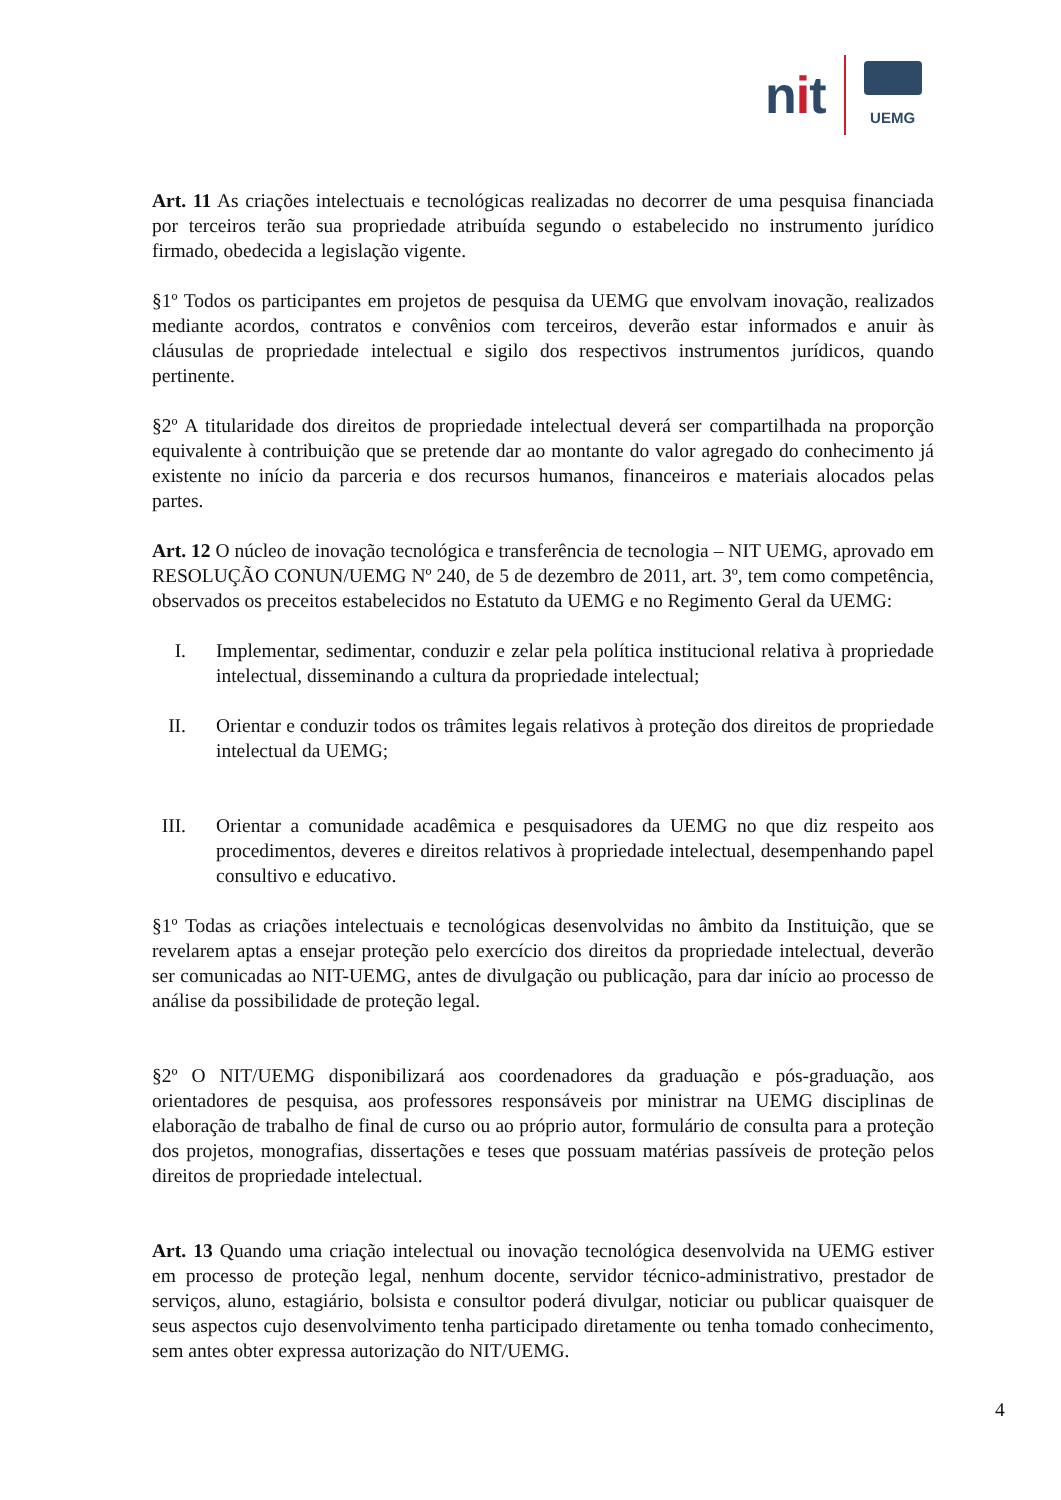nit
UEMG
Art. 11 As criações intelectuais e tecnológicas realizadas no decorrer de uma pesquisa financiada por terceiros terão sua propriedade atribuída segundo o estabelecido no instrumento jurídico firmado, obedecida a legislação vigente.
§1º Todos os participantes em projetos de pesquisa da UEMG que envolvam inovação, realizados mediante acordos, contratos e convênios com terceiros, deverão estar informados e anuir às cláusulas de propriedade intelectual e sigilo dos respectivos instrumentos jurídicos, quando pertinente.
§2º A titularidade dos direitos de propriedade intelectual deverá ser compartilhada na proporção equivalente à contribuição que se pretende dar ao montante do valor agregado do conhecimento já existente no início da parceria e dos recursos humanos, financeiros e materiais alocados pelas partes.
Art. 12 O núcleo de inovação tecnológica e transferência de tecnologia – NIT UEMG, aprovado em RESOLUÇÃO CONUN/UEMG Nº 240, de 5 de dezembro de 2011, art. 3º, tem como competência, observados os preceitos estabelecidos no Estatuto da UEMG e no Regimento Geral da UEMG:
I. Implementar, sedimentar, conduzir e zelar pela política institucional relativa à propriedade intelectual, disseminando a cultura da propriedade intelectual;
II. Orientar e conduzir todos os trâmites legais relativos à proteção dos direitos de propriedade intelectual da UEMG;
III. Orientar a comunidade acadêmica e pesquisadores da UEMG no que diz respeito aos procedimentos, deveres e direitos relativos à propriedade intelectual, desempenhando papel consultivo e educativo.
§1º Todas as criações intelectuais e tecnológicas desenvolvidas no âmbito da Instituição, que se revelarem aptas a ensejar proteção pelo exercício dos direitos da propriedade intelectual, deverão ser comunicadas ao NIT-UEMG, antes de divulgação ou publicação, para dar início ao processo de análise da possibilidade de proteção legal.
§2º O NIT/UEMG disponibilizará aos coordenadores da graduação e pós-graduação, aos orientadores de pesquisa, aos professores responsáveis por ministrar na UEMG disciplinas de elaboração de trabalho de final de curso ou ao próprio autor, formulário de consulta para a proteção dos projetos, monografias, dissertações e teses que possuam matérias passíveis de proteção pelos direitos de propriedade intelectual.
Art. 13 Quando uma criação intelectual ou inovação tecnológica desenvolvida na UEMG estiver em processo de proteção legal, nenhum docente, servidor técnico-administrativo, prestador de serviços, aluno, estagiário, bolsista e consultor poderá divulgar, noticiar ou publicar quaisquer de seus aspectos cujo desenvolvimento tenha participado diretamente ou tenha tomado conhecimento, sem antes obter expressa autorização do NIT/UEMG.
4